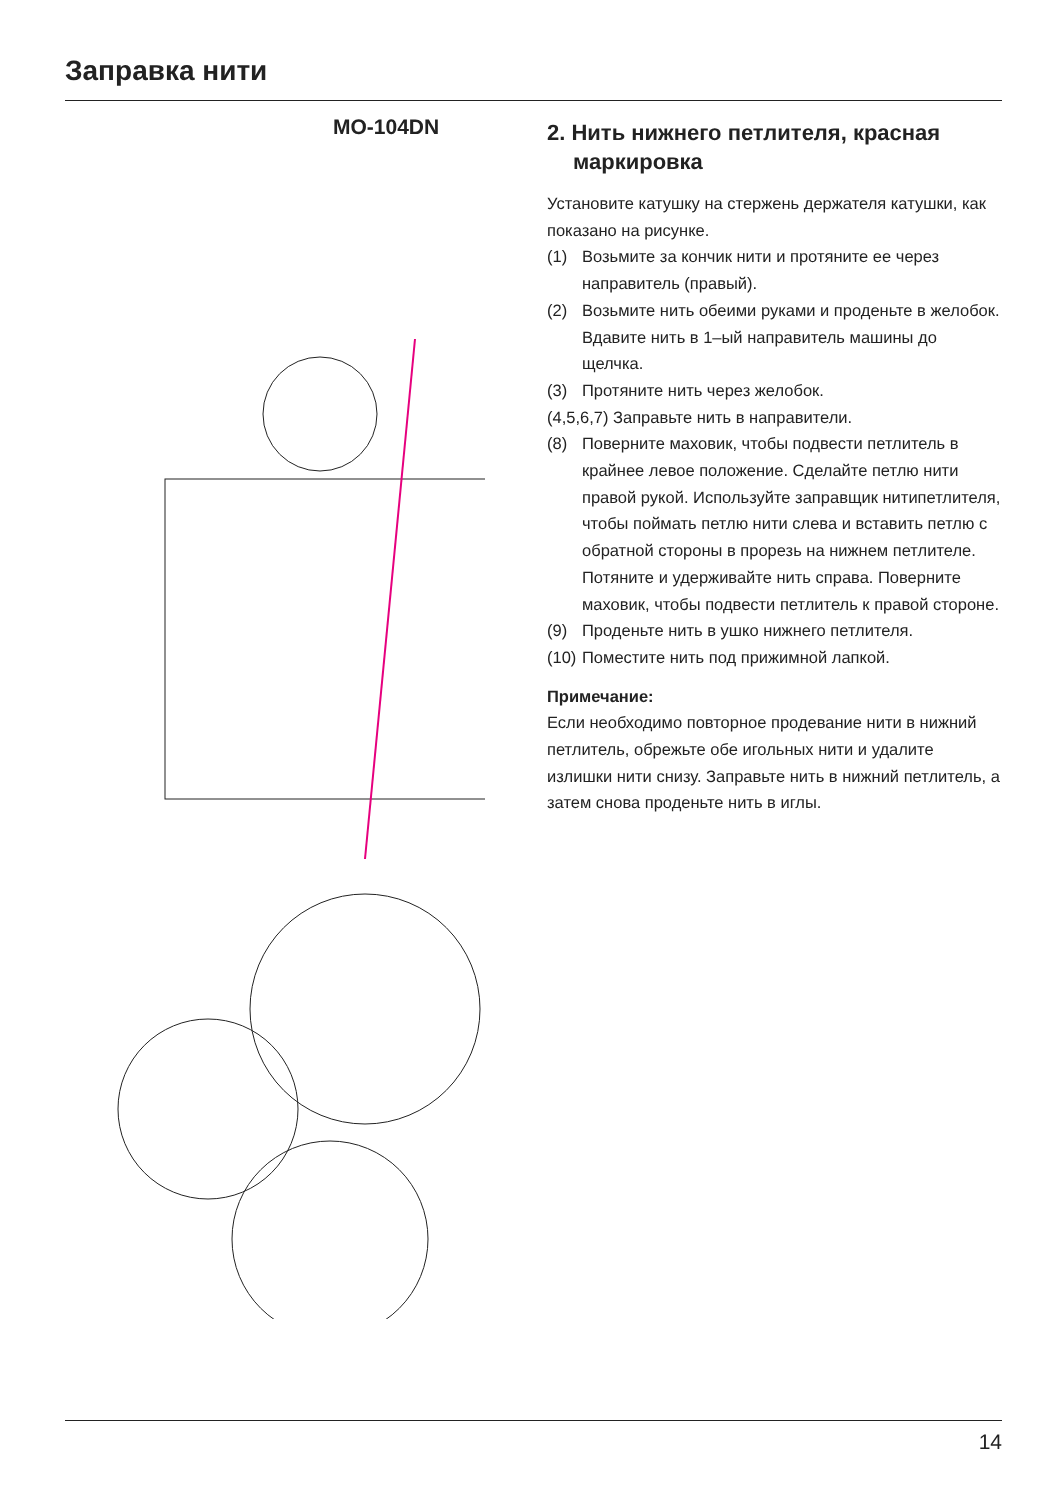Заправка нити
MO-104DN
2. Нить нижнего петлителя, красная маркировка
Установите катушку на стержень держателя катушки, как показано на рисунке.
(1) Возьмите за кончик нити и протяните ее через направитель (правый).
(2) Возьмите нить обеими руками и проденьте в желобок. Вдавите нить в 1–ый направитель машины до щелчка.
(3) Протяните нить через желобок.
(4,5,6,7) Заправьте нить в направители.
(8) Поверните маховик, чтобы подвести петлитель в крайнее левое положение. Сделайте петлю нити правой рукой. Используйте заправщик нитипетлителя, чтобы поймать петлю нити слева и вставить петлю с обратной стороны в прорезь на нижнем петлителе. Потяните и удерживайте нить справа. Поверните маховик, чтобы подвести петлитель к правой стороне.
(9) Проденьте нить в ушко нижнего петлителя.
(10) Поместите нить под прижимной лапкой.
Примечание:
Если необходимо повторное продевание нити в нижний петлитель, обрежьте обе игольных нити и удалите излишки нити снизу. Заправьте нить в нижний петлитель, а затем снова проденьте нить в иглы.
14